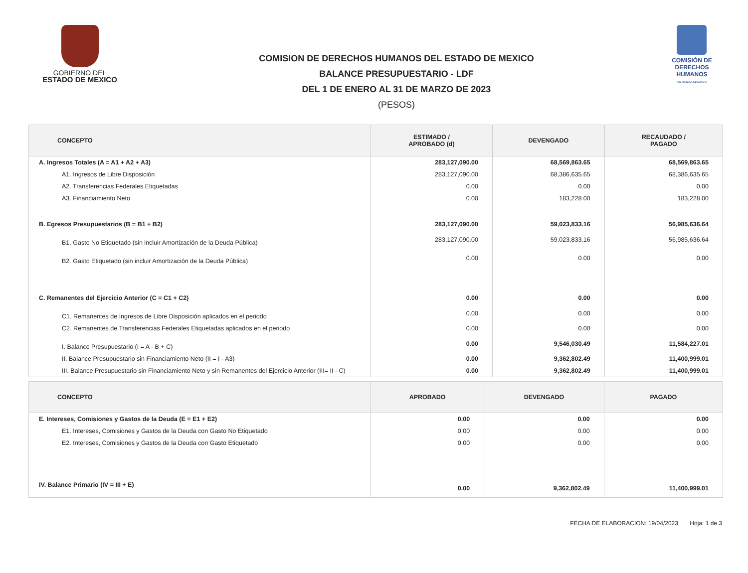GOBIERNO DEL
ESTADO DE MEXICO
COMISION DE DERECHOS HUMANOS DEL ESTADO DE MEXICO
BALANCE PRESUPUESTARIO - LDF
DEL 1 DE ENERO AL 31 DE MARZO DE 2023
(PESOS)
COMISIÓN DE
DERECHOS
HUMANOS
DEL ESTADO DE MEXICO
| CONCEPTO | ESTIMADO / APROBADO (d) | DEVENGADO | RECAUDADO / PAGADO |
| --- | --- | --- | --- |
| A. Ingresos Totales (A = A1 + A2 + A3) | 283,127,090.00 | 68,569,863.65 | 68,569,863.65 |
| A1. Ingresos de Libre Disposición | 283,127,090.00 | 68,386,635.65 | 68,386,635.65 |
| A2. Transferencias Federales Etiquetadas | 0.00 | 0.00 | 0.00 |
| A3. Financiamiento Neto | 0.00 | 183,228.00 | 183,228.00 |
| B. Egresos Presupuestarios (B = B1 + B2) | 283,127,090.00 | 59,023,833.16 | 56,985,636.64 |
| B1. Gasto No Etiquetado (sin incluir Amortización de la Deuda Pública) | 283,127,090.00 | 59,023,833.16 | 56,985,636.64 |
| B2. Gasto Etiquetado (sin incluir Amortización de la Deuda Pública) | 0.00 | 0.00 | 0.00 |
| C. Remanentes del Ejercicio Anterior (C = C1 + C2) | 0.00 | 0.00 | 0.00 |
| C1. Remanentes de Ingresos de Libre Disposición aplicados en el periodo | 0.00 | 0.00 | 0.00 |
| C2. Remanentes de Transferencias Federales Etiquetadas aplicados en el periodo | 0.00 | 0.00 | 0.00 |
| I. Balance Presupuestario (I = A - B + C) | 0.00 | 9,546,030.49 | 11,584,227.01 |
| II. Balance Presupuestario sin Financiamiento Neto (II = I - A3) | 0.00 | 9,362,802.49 | 11,400,999.01 |
| III. Balance Presupuestario sin Financiamiento Neto y sin Remanentes del Ejercicio Anterior (III= II - C) | 0.00 | 9,362,802.49 | 11,400,999.01 |
| CONCEPTO | APROBADO | DEVENGADO | PAGADO |
| --- | --- | --- | --- |
| E. Intereses, Comisiones y Gastos de la Deuda (E = E1 + E2) | 0.00 | 0.00 | 0.00 |
| E1. Intereses, Comisiones y Gastos de la Deuda con Gasto No Etiquetado | 0.00 | 0.00 | 0.00 |
| E2. Intereses, Comisiones y Gastos de la Deuda con Gasto Etiquetado | 0.00 | 0.00 | 0.00 |
| IV. Balance Primario (IV = III + E) | 0.00 | 9,362,802.49 | 11,400,999.01 |
FECHA DE ELABORACION: 19/04/2023 Hoja: 1 de 3